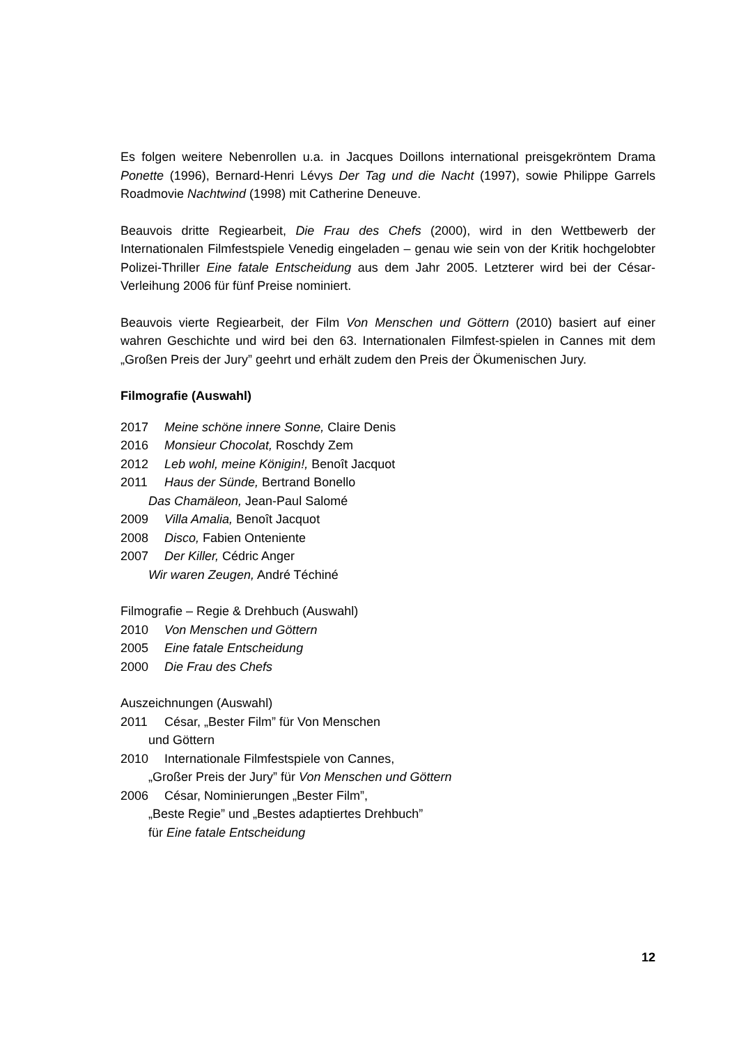Es folgen weitere Nebenrollen u.a. in Jacques Doillons international preisgekröntem Drama Ponette (1996), Bernard-Henri Lévys Der Tag und die Nacht (1997), sowie Philippe Garrels Roadmovie Nachtwind (1998) mit Catherine Deneuve.
Beauvois dritte Regiearbeit, Die Frau des Chefs (2000), wird in den Wettbewerb der Internationalen Filmfestspiele Venedig eingeladen – genau wie sein von der Kritik hochgelobter Polizei-Thriller Eine fatale Entscheidung aus dem Jahr 2005. Letzterer wird bei der César-Verleihung 2006 für fünf Preise nominiert.
Beauvois vierte Regiearbeit, der Film Von Menschen und Göttern (2010) basiert auf einer wahren Geschichte und wird bei den 63. Internationalen Filmfest-spielen in Cannes mit dem „Großen Preis der Jury” geehrt und erhält zudem den Preis der Ökumenischen Jury.
Filmografie (Auswahl)
2017 Meine schöne innere Sonne, Claire Denis
2016 Monsieur Chocolat, Roschdy Zem
2012 Leb wohl, meine Königin!, Benoît Jacquot
2011 Haus der Sünde, Bertrand Bonello
Das Chamäleon, Jean-Paul Salomé
2009 Villa Amalia, Benoît Jacquot
2008 Disco, Fabien Onteniente
2007 Der Killer, Cédric Anger
Wir waren Zeugen, André Téchiné
Filmografie – Regie & Drehbuch (Auswahl)
2010 Von Menschen und Göttern
2005 Eine fatale Entscheidung
2000 Die Frau des Chefs
Auszeichnungen (Auswahl)
2011 César, „Bester Film” für Von Menschen
und Göttern
2010 Internationale Filmfestspiele von Cannes,
„Großer Preis der Jury” für Von Menschen und Göttern
2006 César, Nominierungen „Bester Film”,
„Beste Regie” und „Bestes adaptiertes Drehbuch”
für Eine fatale Entscheidung
12